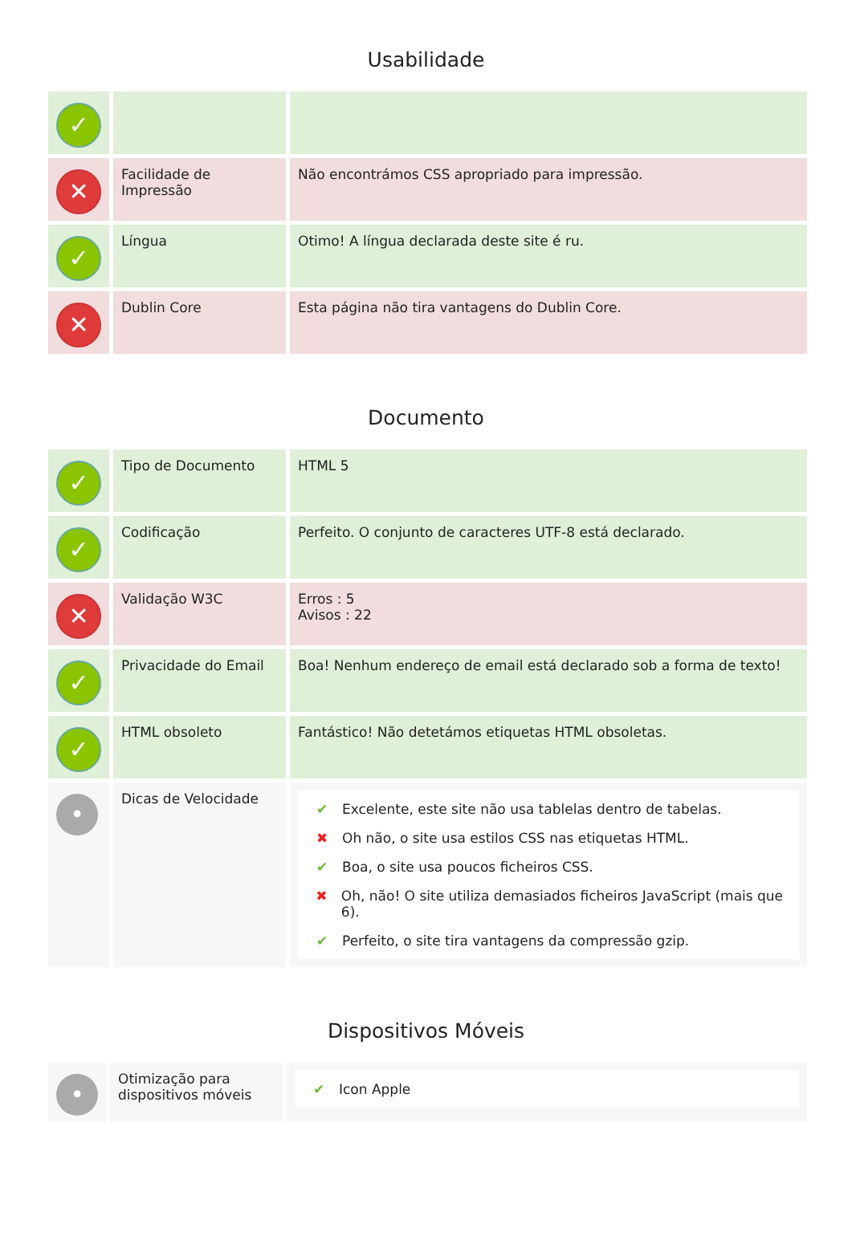Usabilidade
| ✓ | | |
| ✕ | Facilidade de Impressão | Não encontrámos CSS apropriado para impressão. |
| ✓ | Língua | Otimo! A língua declarada deste site é ru. |
| ✕ | Dublin Core | Esta página não tira vantagens do Dublin Core. |
Documento
| ✓ | Tipo de Documento | HTML 5 |
| ✓ | Codificação | Perfeito. O conjunto de caracteres UTF-8 está declarado. |
| ✕ | Validação W3C | Erros : 5 Avisos : 22 |
| ✓ | Privacidade do Email | Boa! Nenhum endereço de email está declarado sob a forma de texto! |
| ✓ | HTML obsoleto | Fantástico! Não detetámos etiquetas HTML obsoletas. |
| • | Dicas de Velocidade | ✔ Excelente, este site não usa tablelas dentro de tabelas. ✖ Oh não, o site usa estilos CSS nas etiquetas HTML. ✔ Boa, o site usa poucos ficheiros CSS. ✖ Oh, não! O site utiliza demasiados ficheiros JavaScript (mais que 6). ✔ Perfeito, o site tira vantagens da compressão gzip. |
Dispositivos Móveis
| • | Otimização para dispositivos móveis | ✔ Icon Apple |